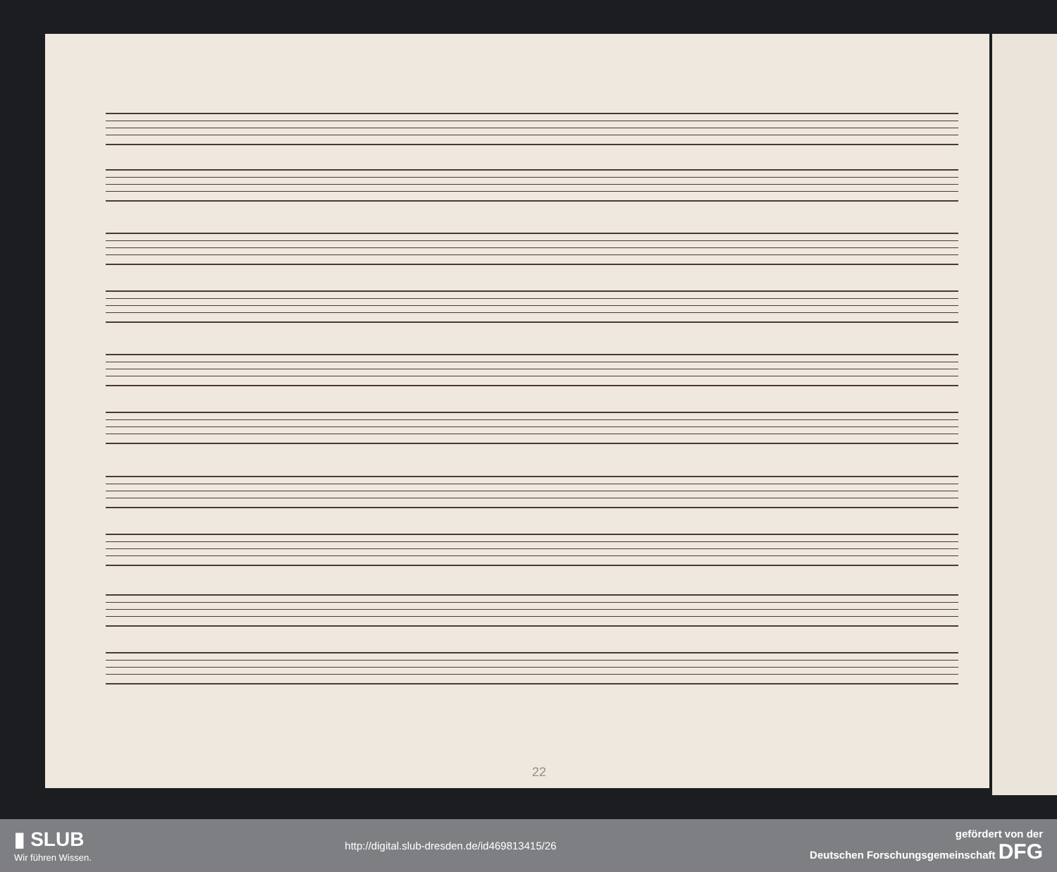22
▮ SLUB
Wir führen Wissen.
http://digital.slub-dresden.de/id469813415/26
gefördert von der
Deutschen Forschungsgemeinschaft DFG